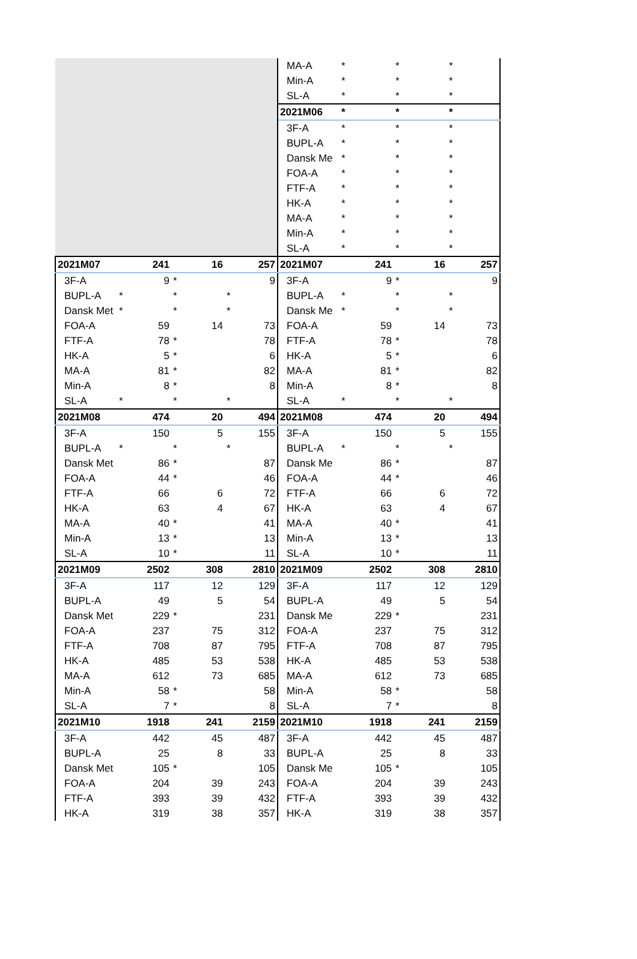| | | | | MA-A | * | * | * |
| | | | | Min-A | * | * | * |
| | | | | SL-A | * | * | * |
| | | | | 2021M06 | * | * | * |
| | | | | 3F-A | * | * | * |
| | | | | BUPL-A | * | * | * |
| | | | | Dansk Me | * | * | * |
| | | | | FOA-A | * | * | * |
| | | | | FTF-A | * | * | * |
| | | | | HK-A | * | * | * |
| | | | | MA-A | * | * | * |
| | | | | Min-A | * | * | * |
| | | | | SL-A | * | * | * |
| 2021M07 | 241 | 16 | 257 | 2021M07 | 241 | 16 | 257 |
| 3F-A | 9 | * | 9 | 3F-A | 9 | * | 9 |
| BUPL-A | * | * | * | BUPL-A | * | * | * |
| Dansk Met | * | * | * | Dansk Me | * | * | * |
| FOA-A | 59 | 14 | 73 | FOA-A | 59 | 14 | 73 |
| FTF-A | 78 | * | 78 | FTF-A | 78 | * | 78 |
| HK-A | 5 | * | 6 | HK-A | 5 | * | 6 |
| MA-A | 81 | * | 82 | MA-A | 81 | * | 82 |
| Min-A | 8 | * | 8 | Min-A | 8 | * | 8 |
| SL-A | * | * | * | SL-A | * | * | * |
| 2021M08 | 474 | 20 | 494 | 2021M08 | 474 | 20 | 494 |
| 3F-A | 150 | 5 | 155 | 3F-A | 150 | 5 | 155 |
| BUPL-A | * | * | * | BUPL-A | * | * | * |
| Dansk Met | 86 | * | 87 | Dansk Me | 86 | * | 87 |
| FOA-A | 44 | * | 46 | FOA-A | 44 | * | 46 |
| FTF-A | 66 | 6 | 72 | FTF-A | 66 | 6 | 72 |
| HK-A | 63 | 4 | 67 | HK-A | 63 | 4 | 67 |
| MA-A | 40 | * | 41 | MA-A | 40 | * | 41 |
| Min-A | 13 | * | 13 | Min-A | 13 | * | 13 |
| SL-A | 10 | * | 11 | SL-A | 10 | * | 11 |
| 2021M09 | 2502 | 308 | 2810 | 2021M09 | 2502 | 308 | 2810 |
| 3F-A | 117 | 12 | 129 | 3F-A | 117 | 12 | 129 |
| BUPL-A | 49 | 5 | 54 | BUPL-A | 49 | 5 | 54 |
| Dansk Met | 229 | * | 231 | Dansk Me | 229 | * | 231 |
| FOA-A | 237 | 75 | 312 | FOA-A | 237 | 75 | 312 |
| FTF-A | 708 | 87 | 795 | FTF-A | 708 | 87 | 795 |
| HK-A | 485 | 53 | 538 | HK-A | 485 | 53 | 538 |
| MA-A | 612 | 73 | 685 | MA-A | 612 | 73 | 685 |
| Min-A | 58 | * | 58 | Min-A | 58 | * | 58 |
| SL-A | 7 | * | 8 | SL-A | 7 | * | 8 |
| 2021M10 | 1918 | 241 | 2159 | 2021M10 | 1918 | 241 | 2159 |
| 3F-A | 442 | 45 | 487 | 3F-A | 442 | 45 | 487 |
| BUPL-A | 25 | 8 | 33 | BUPL-A | 25 | 8 | 33 |
| Dansk Met | 105 | * | 105 | Dansk Me | 105 | * | 105 |
| FOA-A | 204 | 39 | 243 | FOA-A | 204 | 39 | 243 |
| FTF-A | 393 | 39 | 432 | FTF-A | 393 | 39 | 432 |
| HK-A | 319 | 38 | 357 | HK-A | 319 | 38 | 357 |